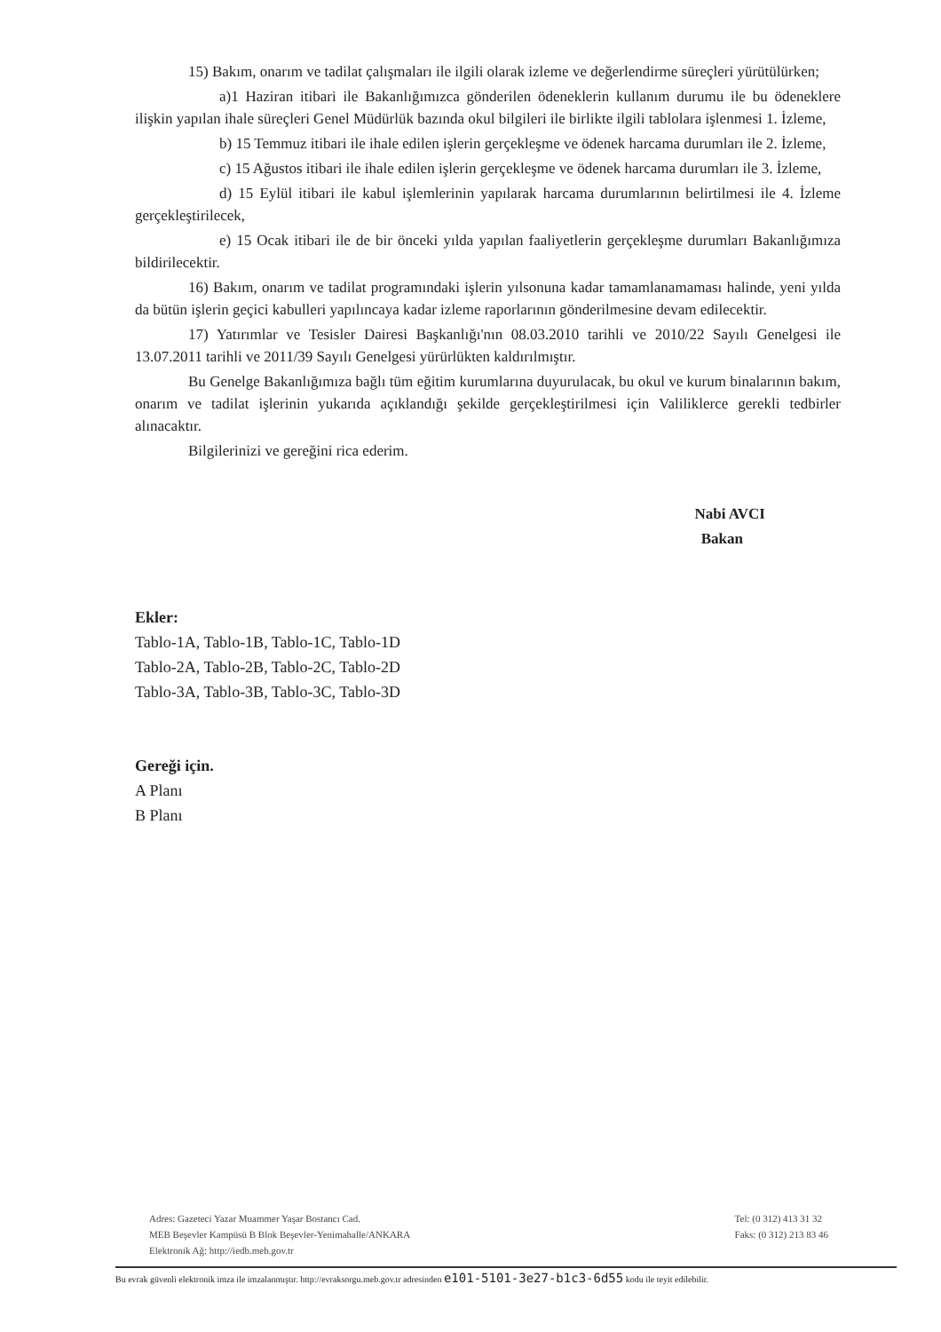15) Bakım, onarım ve tadilat çalışmaları ile ilgili olarak izleme ve değerlendirme süreçleri yürütülürken;
a)1 Haziran itibari ile Bakanlığımızca gönderilen ödeneklerin kullanım durumu ile bu ödeneklere ilişkin yapılan ihale süreçleri Genel Müdürlük bazında okul bilgileri ile birlikte ilgili tablolara işlenmesi 1. İzleme,
b) 15 Temmuz itibari ile ihale edilen işlerin gerçekleşme ve ödenek harcama durumları ile 2. İzleme,
c) 15 Ağustos itibari ile ihale edilen işlerin gerçekleşme ve ödenek harcama durumları ile 3. İzleme,
d) 15 Eylül itibari ile kabul işlemlerinin yapılarak harcama durumlarının belirtilmesi ile 4. İzleme gerçekleştirilecek,
e) 15 Ocak itibari ile de bir önceki yılda yapılan faaliyetlerin gerçekleşme durumları Bakanlığımıza bildirilecektir.
16) Bakım, onarım ve tadilat programındaki işlerin yılsonuna kadar tamamlanamaması halinde, yeni yılda da bütün işlerin geçici kabulleri yapılıncaya kadar izleme raporlarının gönderilmesine devam edilecektir.
17) Yatırımlar ve Tesisler Dairesi Başkanlığı'nın 08.03.2010 tarihli ve 2010/22 Sayılı Genelgesi ile 13.07.2011 tarihli ve 2011/39 Sayılı Genelgesi yürürlükten kaldırılmıştır.
Bu Genelge Bakanlığımıza bağlı tüm eğitim kurumlarına duyurulacak, bu okul ve kurum binalarının bakım, onarım ve tadilat işlerinin yukarıda açıklandığı şekilde gerçekleştirilmesi için Valiliklerce gerekli tedbirler alınacaktır.
Bilgilerinizi ve gereğini rica ederim.
Nabi AVCI
Bakan
Ekler:
Tablo-1A, Tablo-1B, Tablo-1C, Tablo-1D
Tablo-2A, Tablo-2B, Tablo-2C, Tablo-2D
Tablo-3A, Tablo-3B, Tablo-3C, Tablo-3D
Gereği için.
A Planı
B Planı
Adres: Gazeteci Yazar Muammer Yaşar Bostancı Cad.
MEB Beşevler Kampüsü B Blok Beşevler-Yenimahalle/ANKARA
Elektronik Ağ: http://iedb.meb.gov.tr
Tel: (0 312) 413 31 32
Faks: (0 312) 213 83 46
Bu evrak güvenli elektronik imza ile imzalanmıştır. http://evraksorgu.meb.gov.tr adresinden e101-5101-3e27-b1c3-6d55 kodu ile teyit edilebilir.